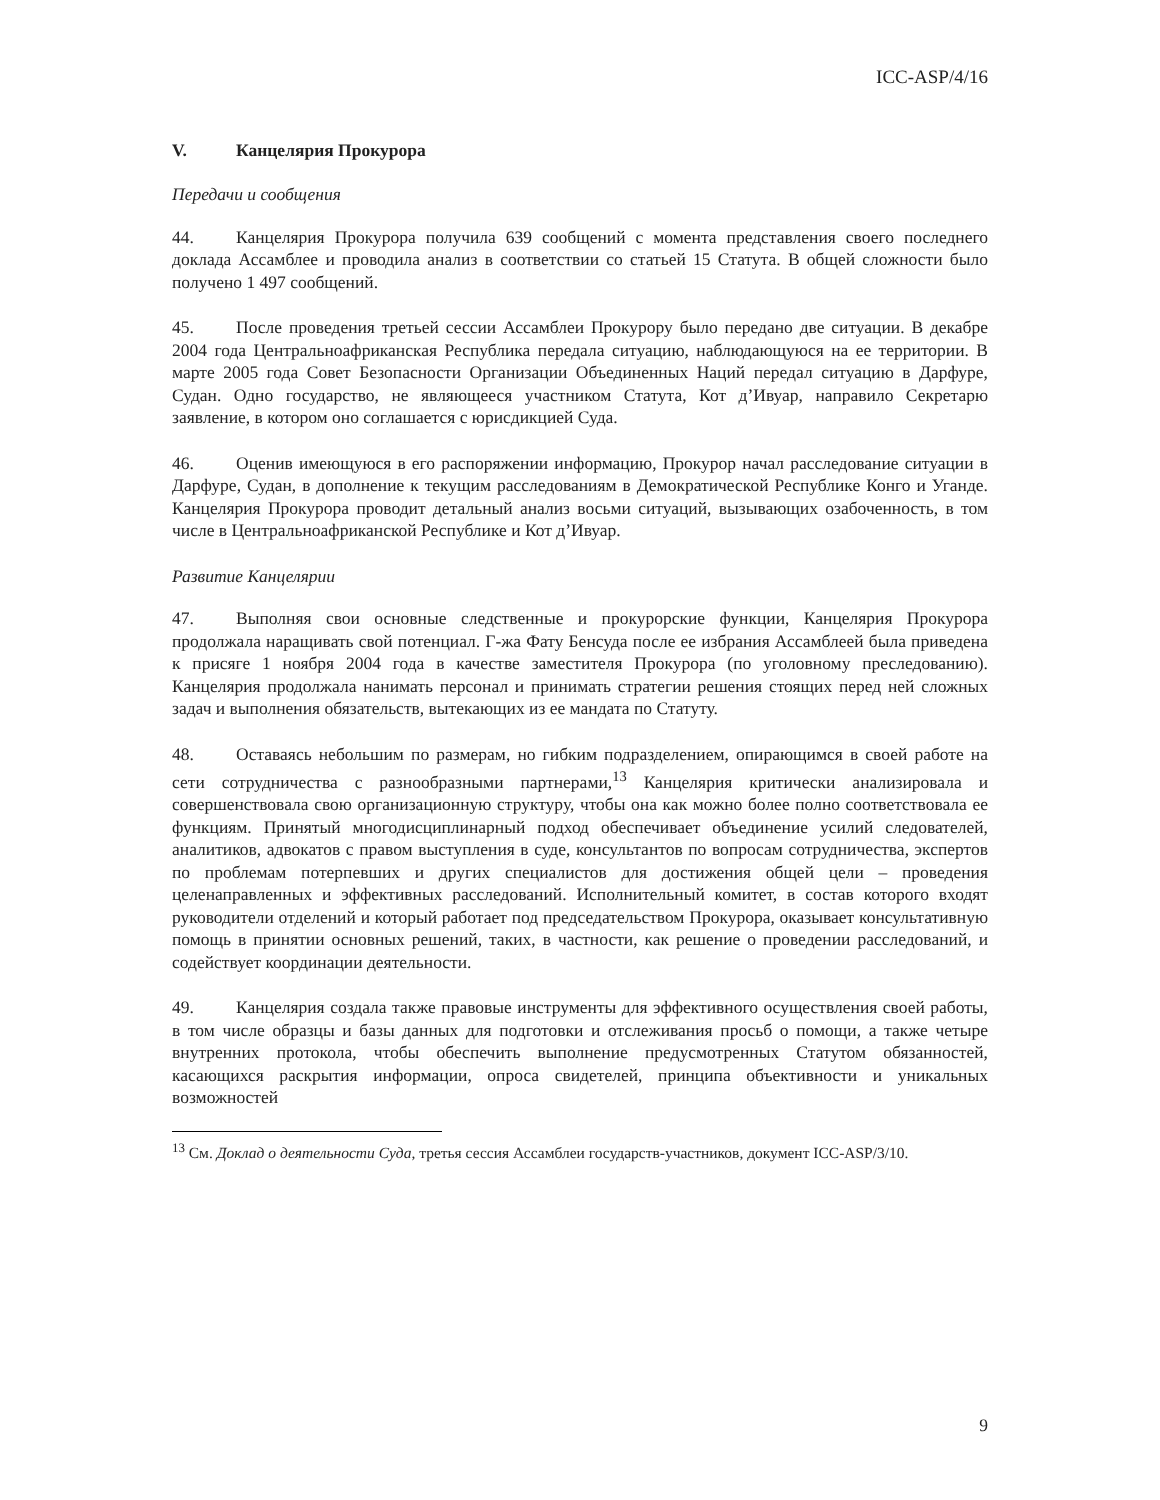ICC-ASP/4/16
V. Канцелярия Прокурора
Передачи и сообщения
44. Канцелярия Прокурора получила 639 сообщений с момента представления своего последнего доклада Ассамблее и проводила анализ в соответствии со статьей 15 Статута. В общей сложности было получено 1 497 сообщений.
45. После проведения третьей сессии Ассамблеи Прокурору было передано две ситуации. В декабре 2004 года Центральноафриканская Республика передала ситуацию, наблюдающуюся на ее территории. В марте 2005 года Совет Безопасности Организации Объединенных Наций передал ситуацию в Дарфуре, Судан. Одно государство, не являющееся участником Статута, Кот д’Ивуар, направило Секретарю заявление, в котором оно соглашается с юрисдикцией Суда.
46. Оценив имеющуюся в его распоряжении информацию, Прокурор начал расследование ситуации в Дарфуре, Судан, в дополнение к текущим расследованиям в Демократической Республике Конго и Уганде. Канцелярия Прокурора проводит детальный анализ восьми ситуаций, вызывающих озабоченность, в том числе в Центральноафриканской Республике и Кот д’Ивуар.
Развитие Канцелярии
47. Выполняя свои основные следственные и прокурорские функции, Канцелярия Прокурора продолжала наращивать свой потенциал. Г-жа Фату Бенсуда после ее избрания Ассамблеей была приведена к присяге 1 ноября 2004 года в качестве заместителя Прокурора (по уголовному преследованию). Канцелярия продолжала нанимать персонал и принимать стратегии решения стоящих перед ней сложных задач и выполнения обязательств, вытекающих из ее мандата по Статуту.
48. Оставаясь небольшим по размерам, но гибким подразделением, опирающимся в своей работе на сети сотрудничества с разнообразными партнерами,<sup>13</sup> Канцелярия критически анализировала и совершенствовала свою организационную структуру, чтобы она как можно более полно соответствовала ее функциям. Принятый многодисциплинарный подход обеспечивает объединение усилий следователей, аналитиков, адвокатов с правом выступления в суде, консультантов по вопросам сотрудничества, экспертов по проблемам потерпевших и других специалистов для достижения общей цели – проведения целенаправленных и эффективных расследований. Исполнительный комитет, в состав которого входят руководители отделений и который работает под председательством Прокурора, оказывает консультативную помощь в принятии основных решений, таких, в частности, как решение о проведении расследований, и содействует координации деятельности.
49. Канцелярия создала также правовые инструменты для эффективного осуществления своей работы, в том числе образцы и базы данных для подготовки и отслеживания просьб о помощи, а также четыре внутренних протокола, чтобы обеспечить выполнение предусмотренных Статутом обязанностей, касающихся раскрытия информации, опроса свидетелей, принципа объективности и уникальных возможностей
<sup>13</sup> См. Доклад о деятельности Суда, третья сессия Ассамблеи государств-участников, документ ICC-ASP/3/10.
9